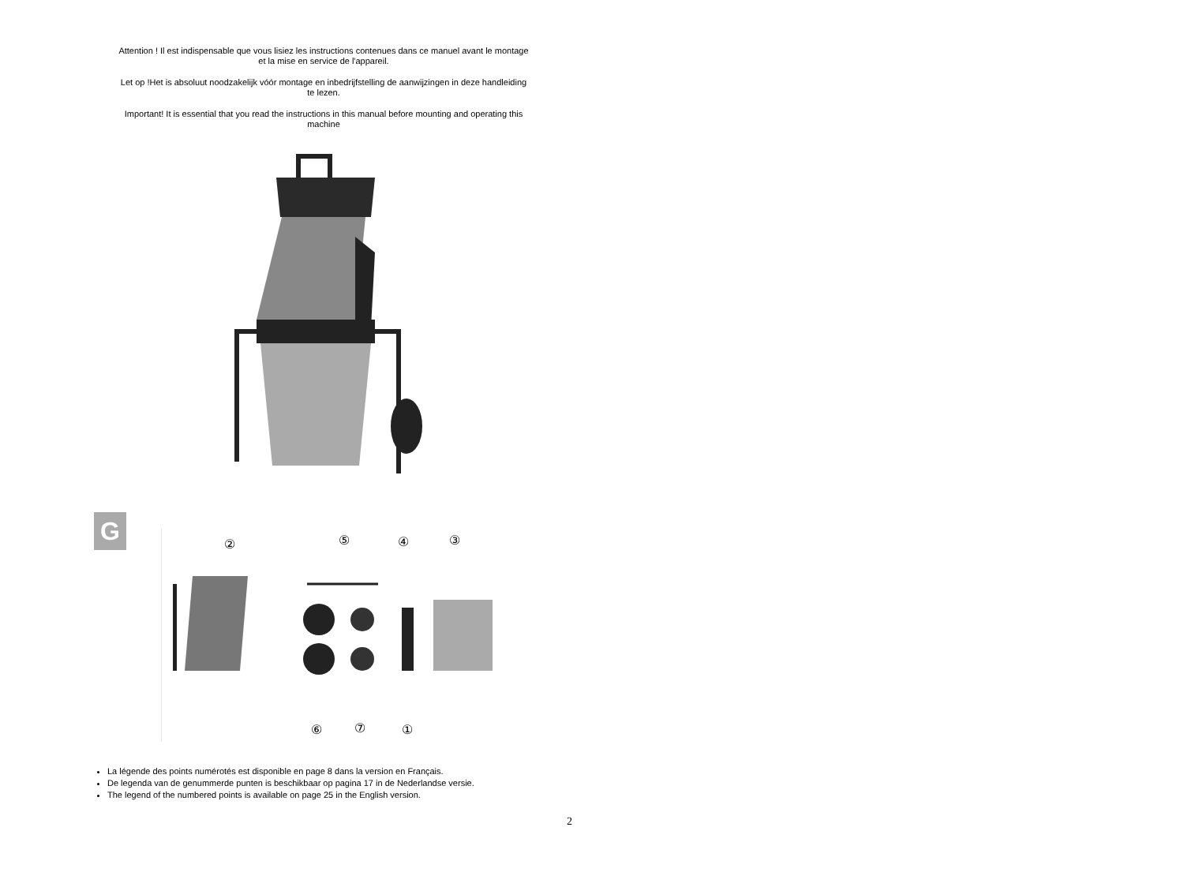Attention ! Il est indispensable que vous lisiez les instructions contenues dans ce manuel avant le montage et la mise en service de l'appareil.
Let op !Het is absoluut noodzakelijk vóór montage en inbedrijfstelling de aanwijzingen in deze handleiding te lezen.
Important! It is essential that you read the instructions in this manual before mounting and operating this machine
G
②
⑤
④
③
⑥
⑦
①
La légende des points numérotés est disponible en page 8 dans la version en Français.
De legenda van de genummerde punten is beschikbaar op pagina 17 in de Nederlandse versie.
The legend of the numbered points is available on page 25 in the English version.
2